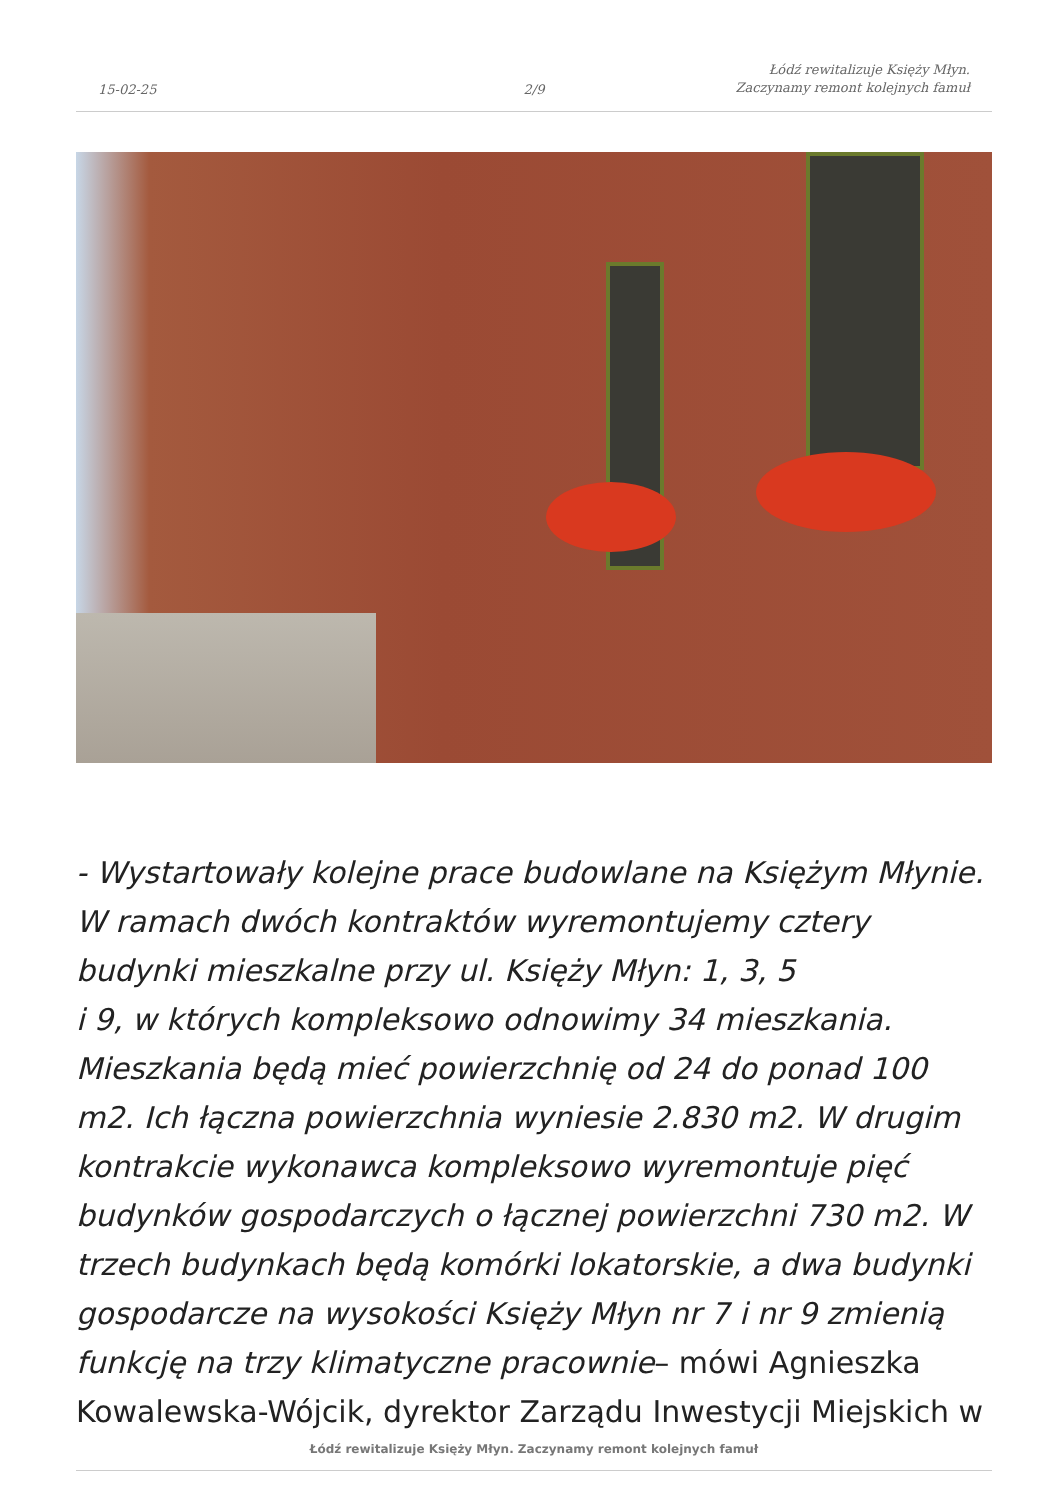15-02-25 2/9 Łódź rewitalizuje Księży Młyn.
Zaczynamy remont kolejnych famuł
- Wystartowały kolejne prace budowlane na Księżym Młynie. W ramach dwóch kontraktów wyremontujemy cztery budynki mieszkalne przy ul. Księży Młyn: 1, 3, 5
i 9, w których kompleksowo odnowimy 34 mieszkania. Mieszkania będą mieć powierzchnię od 24 do ponad 100 m2. Ich łączna powierzchnia wyniesie 2.830 m2. W drugim kontrakcie wykonawca kompleksowo wyremontuje pięć budynków gospodarczych o łącznej powierzchni 730 m2. W trzech budynkach będą komórki lokatorskie, a dwa budynki gospodarcze na wysokości Księży Młyn nr 7 i nr 9 zmienią funkcję na trzy klimatyczne pracownie– mówi Agnieszka Kowalewska-Wójcik, dyrektor Zarządu Inwestycji Miejskich w
Łódź rewitalizuje Księży Młyn. Zaczynamy remont kolejnych famuł